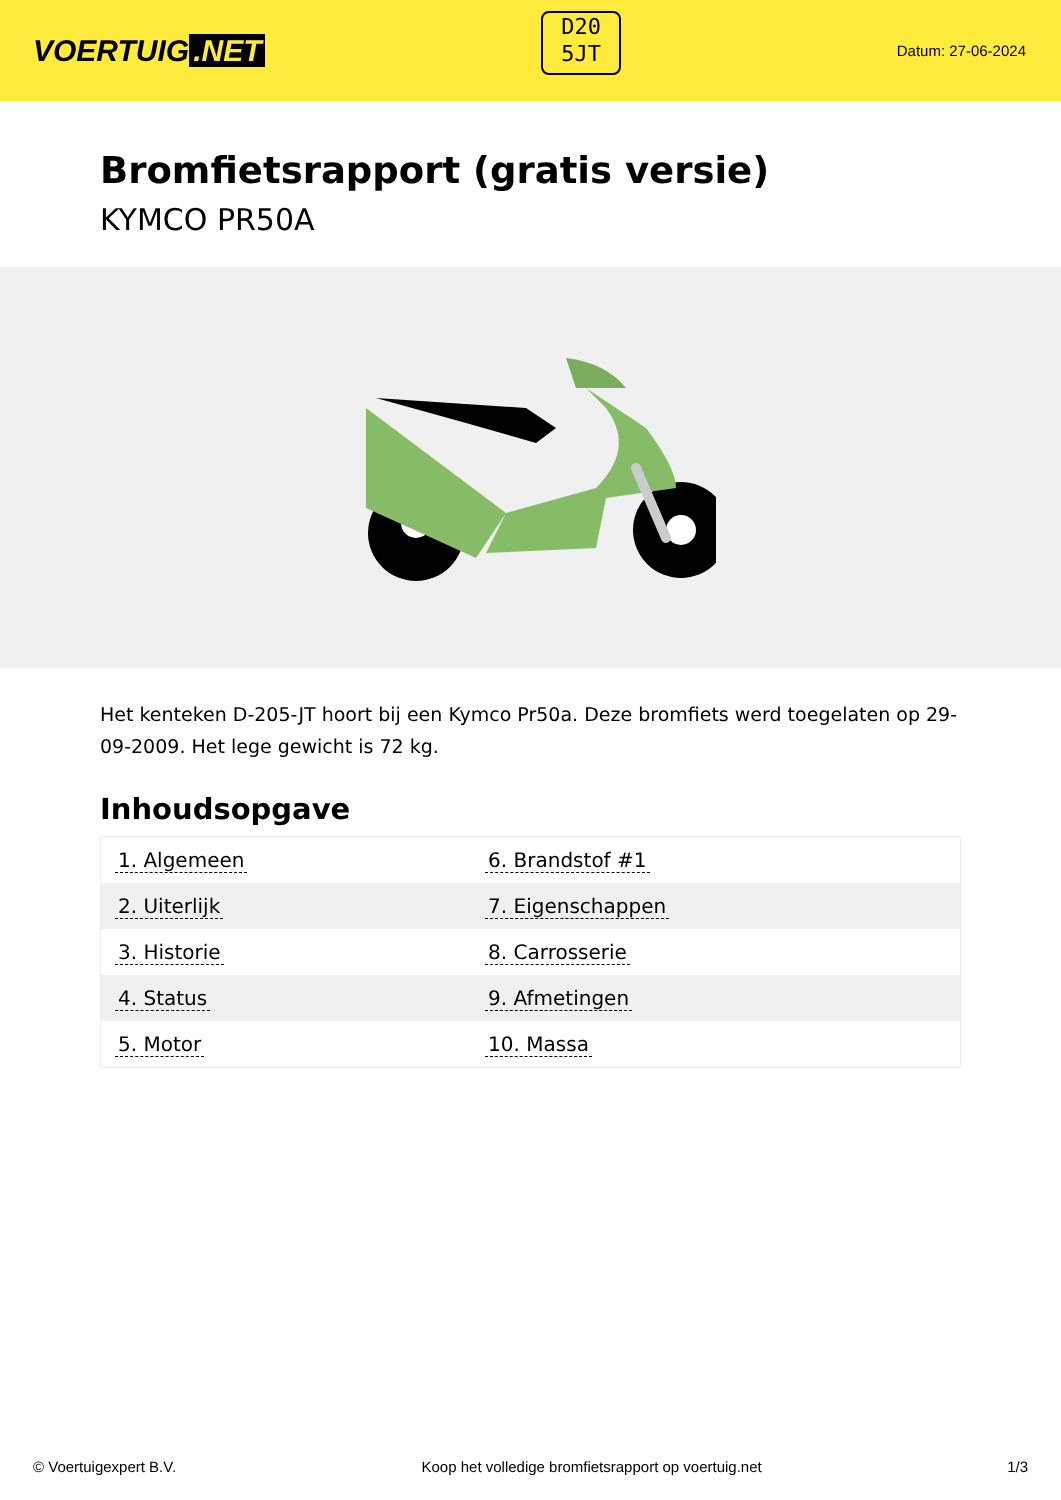VOERTUIG.NET
D20
5JT
Datum: 27-06-2024
Bromfietsrapport (gratis versie)
KYMCO PR50A
Het kenteken D-205-JT hoort bij een Kymco Pr50a. Deze bromfiets werd toegelaten op 29-09-2009. Het lege gewicht is 72 kg.
Inhoudsopgave
| 1. Algemeen | 6. Brandstof #1 |
| 2. Uiterlijk | 7. Eigenschappen |
| 3. Historie | 8. Carrosserie |
| 4. Status | 9. Afmetingen |
| 5. Motor | 10. Massa |
© Voertuigexpert B.V. Koop het volledige bromfietsrapport op voertuig.net 1/3